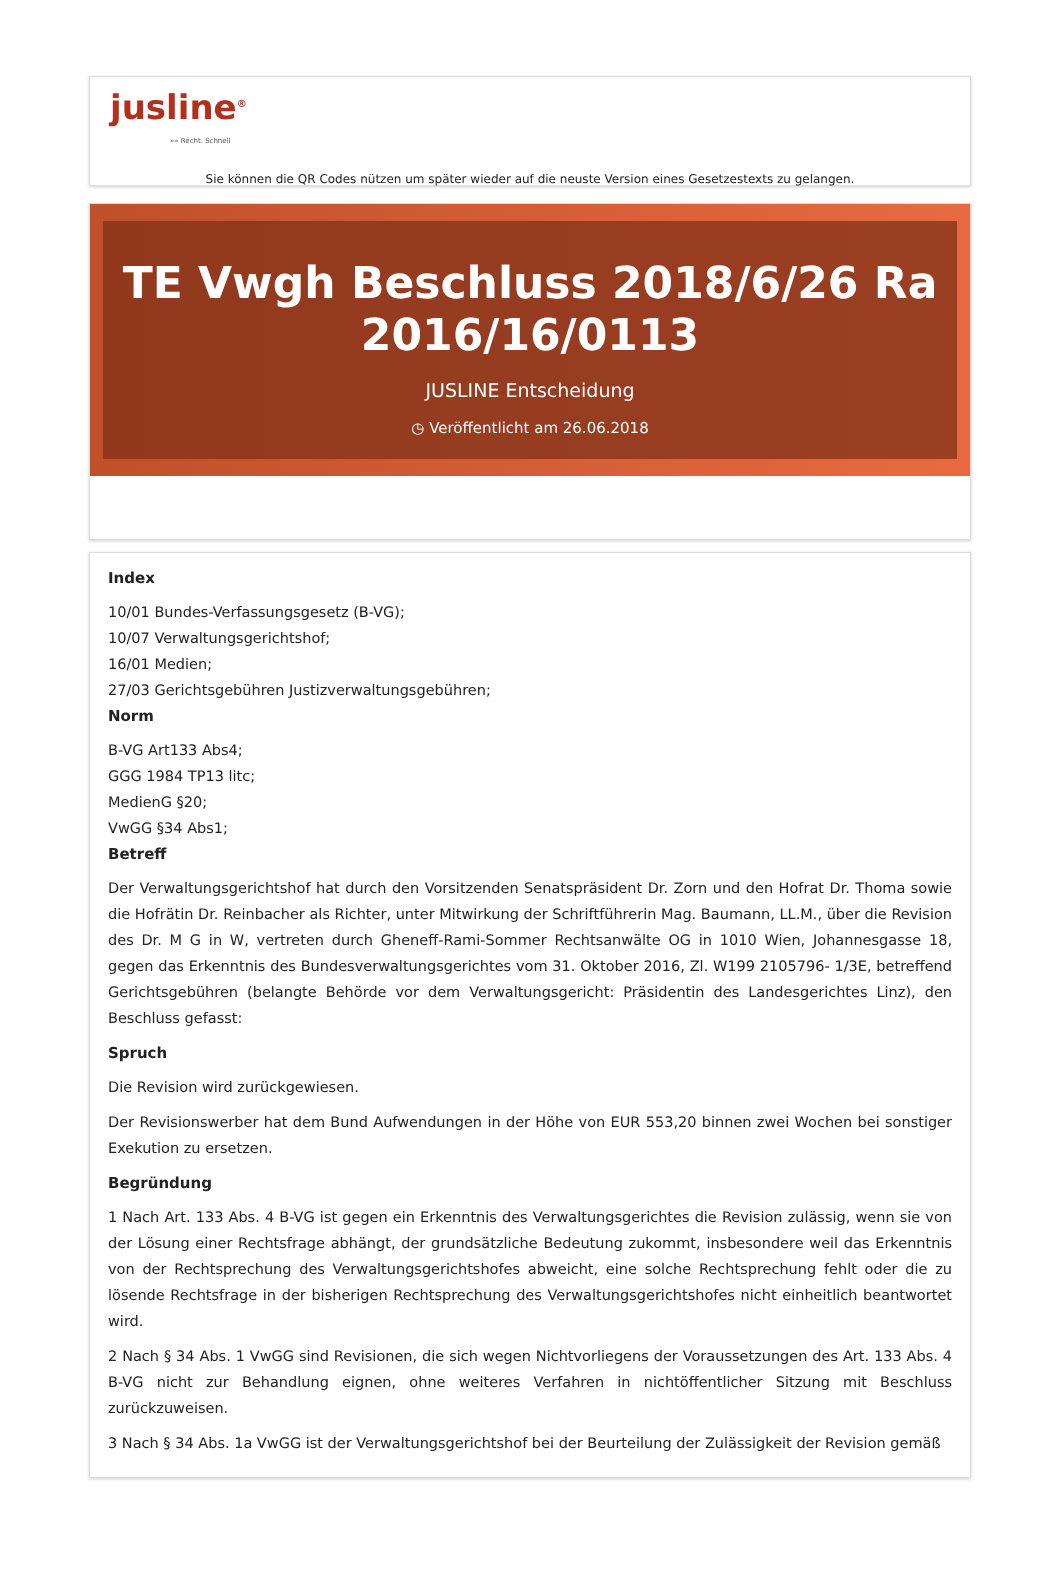jusline<sup>®</sup>
»» Recht. Schnell
Sie können die QR Codes nützen um später wieder auf die neuste Version eines Gesetzestexts zu gelangen.
TE Vwgh Beschluss 2018/6/26 Ra 2016/16/0113
JUSLINE Entscheidung
◷ Veröffentlicht am 26.06.2018
Index
10/01 Bundes-Verfassungsgesetz (B-VG);
10/07 Verwaltungsgerichtshof;
16/01 Medien;
27/03 Gerichtsgebühren Justizverwaltungsgebühren;
Norm
B-VG Art133 Abs4;
GGG 1984 TP13 litc;
MedienG §20;
VwGG §34 Abs1;
Betreff
Der Verwaltungsgerichtshof hat durch den Vorsitzenden Senatspräsident Dr. Zorn und den Hofrat Dr. Thoma sowie die Hofrätin Dr. Reinbacher als Richter, unter Mitwirkung der Schriftführerin Mag. Baumann, LL.M., über die Revision des Dr. M G in W, vertreten durch Gheneff-Rami-Sommer Rechtsanwälte OG in 1010 Wien, Johannesgasse 18, gegen das Erkenntnis des Bundesverwaltungsgerichtes vom 31. Oktober 2016, Zl. W199 2105796- 1/3E, betreffend Gerichtsgebühren (belangte Behörde vor dem Verwaltungsgericht: Präsidentin des Landesgerichtes Linz), den Beschluss gefasst:
Spruch
Die Revision wird zurückgewiesen.
Der Revisionswerber hat dem Bund Aufwendungen in der Höhe von EUR 553,20 binnen zwei Wochen bei sonstiger Exekution zu ersetzen.
Begründung
1 Nach Art. 133 Abs. 4 B-VG ist gegen ein Erkenntnis des Verwaltungsgerichtes die Revision zulässig, wenn sie von der Lösung einer Rechtsfrage abhängt, der grundsätzliche Bedeutung zukommt, insbesondere weil das Erkenntnis von der Rechtsprechung des Verwaltungsgerichtshofes abweicht, eine solche Rechtsprechung fehlt oder die zu lösende Rechtsfrage in der bisherigen Rechtsprechung des Verwaltungsgerichtshofes nicht einheitlich beantwortet wird.
2 Nach § 34 Abs. 1 VwGG sind Revisionen, die sich wegen Nichtvorliegens der Voraussetzungen des Art. 133 Abs. 4 B-VG nicht zur Behandlung eignen, ohne weiteres Verfahren in nichtöffentlicher Sitzung mit Beschluss zurückzuweisen.
3 Nach § 34 Abs. 1a VwGG ist der Verwaltungsgerichtshof bei der Beurteilung der Zulässigkeit der Revision gemäß